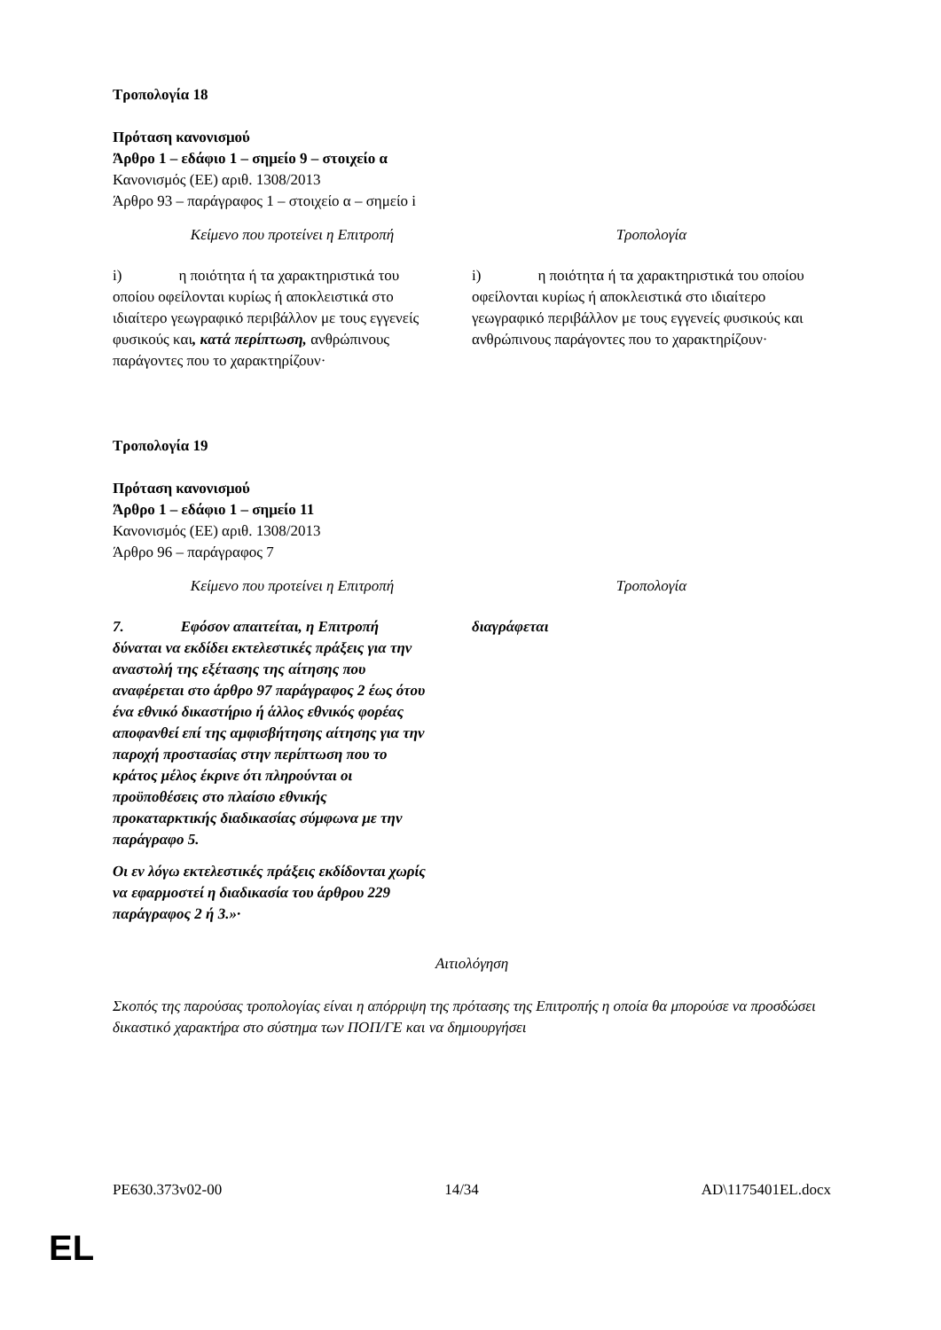Τροπολογία 18
Πρόταση κανονισμού
Άρθρο 1 – εδάφιο 1 – σημείο 9 – στοιχείο α
Κανονισμός (ΕΕ) αριθ. 1308/2013
Άρθρο 93 – παράγραφος 1 – στοιχείο α – σημείο i
| Κείμενο που προτείνει η Επιτροπή | Τροπολογία |
| --- | --- |
| i) η ποιότητα ή τα χαρακτηριστικά του οποίου οφείλονται κυρίως ή αποκλειστικά στο ιδιαίτερο γεωγραφικό περιβάλλον με τους εγγενείς φυσικούς και , κατά περίπτωση, ανθρώπινους παράγοντες που το χαρακτηρίζουν· | i) η ποιότητα ή τα χαρακτηριστικά του οποίου οφείλονται κυρίως ή αποκλειστικά στο ιδιαίτερο γεωγραφικό περιβάλλον με τους εγγενείς φυσικούς και ανθρώπινους παράγοντες που το χαρακτηρίζουν· |
Τροπολογία 19
Πρόταση κανονισμού
Άρθρο 1 – εδάφιο 1 – σημείο 11
Κανονισμός (ΕΕ) αριθ. 1308/2013
Άρθρο 96 – παράγραφος 7
| Κείμενο που προτείνει η Επιτροπή | Τροπολογία |
| --- | --- |
| 7. Εφόσον απαιτείται, η Επιτροπή δύναται να εκδίδει εκτελεστικές πράξεις για την αναστολή της εξέτασης της αίτησης που αναφέρεται στο άρθρο 97 παράγραφος 2 έως ότου ένα εθνικό δικαστήριο ή άλλος εθνικός φορέας αποφανθεί επί της αμφισβήτησης αίτησης για την παροχή προστασίας στην περίπτωση που το κράτος μέλος έκρινε ότι πληρούνται οι προϋποθέσεις στο πλαίσιο εθνικής προκαταρκτικής διαδικασίας σύμφωνα με την παράγραφο 5. Οι εν λόγω εκτελεστικές πράξεις εκδίδονται χωρίς να εφαρμοστεί η διαδικασία του άρθρου 229 παράγραφος 2 ή 3.»· | διαγράφεται |
Αιτιολόγηση
Σκοπός της παρούσας τροπολογίας είναι η απόρριψη της πρότασης της Επιτροπής η οποία θα μπορούσε να προσδώσει δικαστικό χαρακτήρα στο σύστημα των ΠΟΠ/ΓΕ και να δημιουργήσει
PE630.373v02-00 14/34 AD\1175401EL.docx
EL